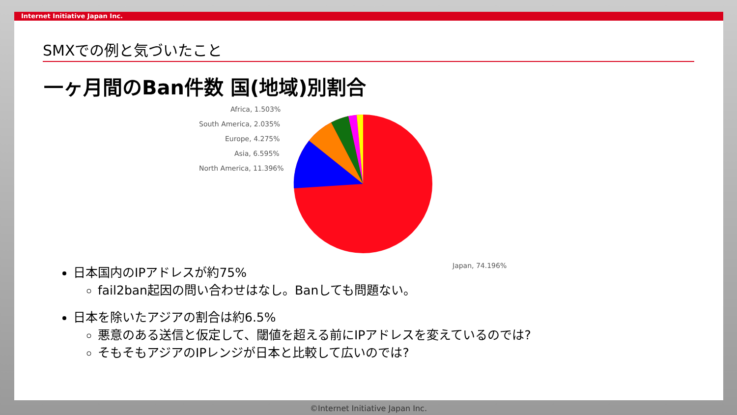Internet Initiative Japan Inc.
SMXでの例と気づいたこと
一ヶ月間のBan件数 国(地域)別割合
Africa, 1.503%
South America, 2.035%
Europe, 4.275%
Asia, 6.595%
North America, 11.396%
Japan, 74.196%
日本国内のIPアドレスが約75%
fail2ban起因の問い合わせはなし。Banしても問題ない。
日本を除いたアジアの割合は約6.5%
悪意のある送信と仮定して、閾値を超える前にIPアドレスを変えているのでは?
そもそもアジアのIPレンジが日本と比較して広いのでは?
©Internet Initiative Japan Inc.